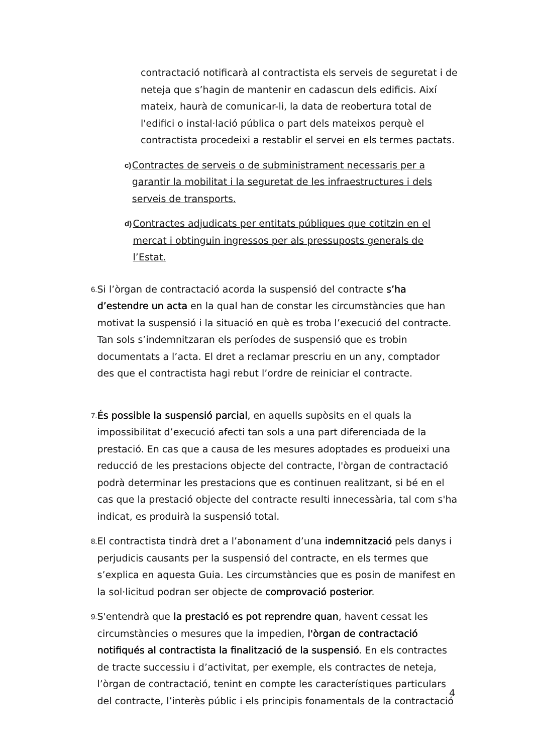contractació notificarà al contractista els serveis de seguretat i de neteja que s’hagin de mantenir en cadascun dels edificis. Així mateix, haurà de comunicar-li, la data de reobertura total de l'edifici o instal·lació pública o part dels mateixos perquè el contractista procedeixi a restablir el servei en els termes pactats.
c) Contractes de serveis o de subministrament necessaris per a garantir la mobilitat i la seguretat de les infraestructures i dels serveis de transports.
d) Contractes adjudicats per entitats públiques que cotitzin en el mercat i obtinguin ingressos per als pressuposts generals de l’Estat.
6. Si l’òrgan de contractació acorda la suspensió del contracte s’ha d’estendre un acta en la qual han de constar les circumstàncies que han motivat la suspensió i la situació en què es troba l’execució del contracte. Tan sols s’indemnitzaran els períodes de suspensió que es trobin documentats a l’acta. El dret a reclamar prescriu en un any, comptador des que el contractista hagi rebut l’ordre de reiniciar el contracte.
7. És possible la suspensió parcial, en aquells supòsits en el quals la impossibilitat d’execució afecti tan sols a una part diferenciada de la prestació. En cas que a causa de les mesures adoptades es produeixi una reducció de les prestacions objecte del contracte, l'òrgan de contractació podrà determinar les prestacions que es continuen realitzant, si bé en el cas que la prestació objecte del contracte resulti innecessària, tal com s'ha indicat, es produirà la suspensió total.
8. El contractista tindrà dret a l’abonament d’una indemnització pels danys i perjudicis causants per la suspensió del contracte, en els termes que s’explica en aquesta Guia. Les circumstàncies que es posin de manifest en la sol·licitud podran ser objecte de comprovació posterior.
9. S'entendrà que la prestació es pot reprendre quan, havent cessat les circumstàncies o mesures que la impedien, l'òrgan de contractació notifiqués al contractista la finalització de la suspensió. En els contractes de tracte successiu i d’activitat, per exemple, els contractes de neteja, l’òrgan de contractació, tenint en compte les característiques particulars del contracte, l’interès públic i els principis fonamentals de la contractació
4